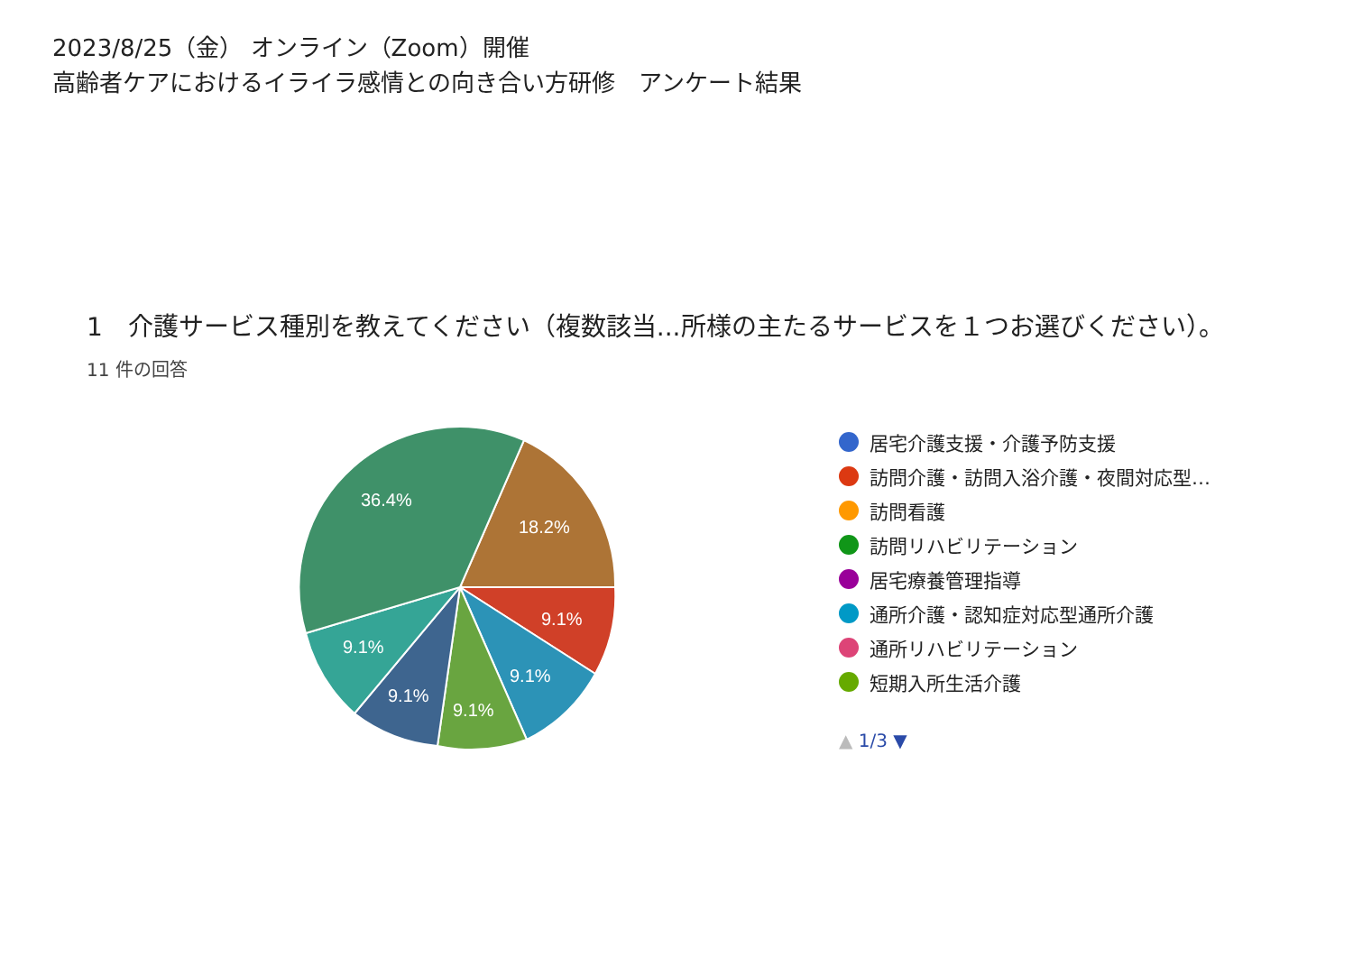2023/8/25（金） オンライン（Zoom）開催
高齢者ケアにおけるイライラ感情との向き合い方研修　アンケート結果
1　介護サービス種別を教えてください（複数該当...所様の主たるサービスを１つお選びください）。
11 件の回答
36.4%
18.2%
9.1%
9.1%
9.1%
9.1%
9.1%
居宅介護支援・介護予防支援
訪問介護・訪問入浴介護・夜間対応型…
訪問看護
訪問リハビリテーション
居宅療養管理指導
通所介護・認知症対応型通所介護
通所リハビリテーション
短期入所生活介護
▲ 1/3 ▼